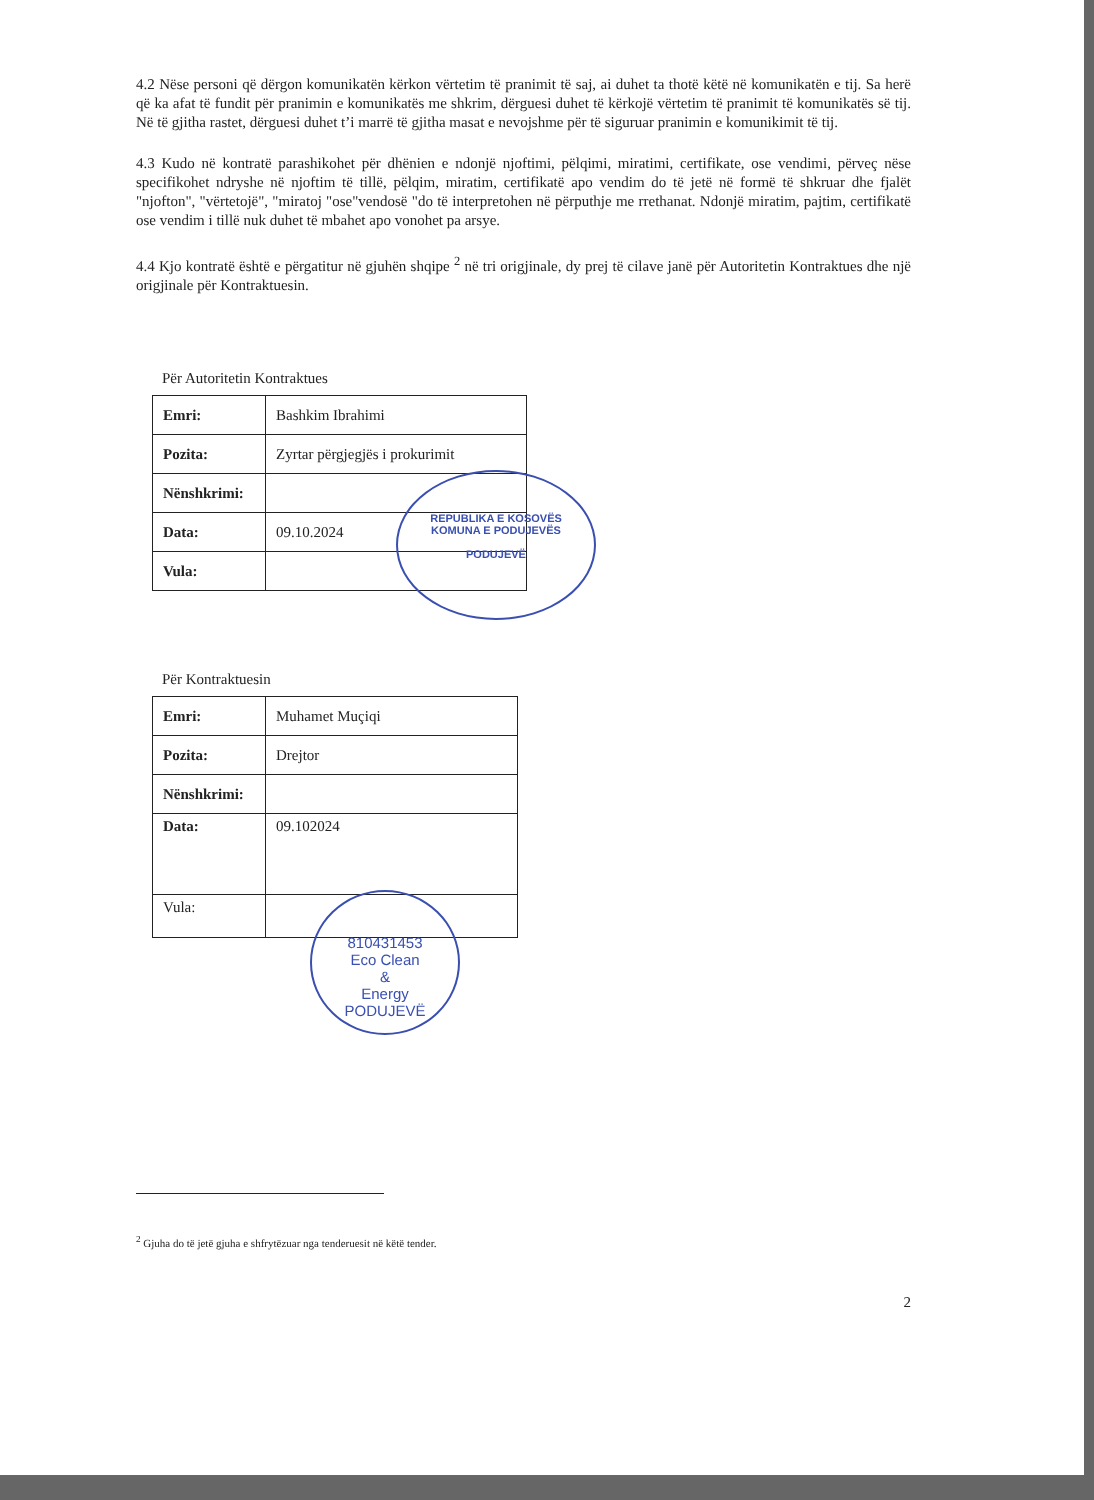4.2 Nëse personi që dërgon komunikatën kërkon vërtetim të pranimit të saj, ai duhet ta thotë këtë në komunikatën e tij. Sa herë që ka afat të fundit për pranimin e komunikatës me shkrim, dërguesi duhet të kërkojë vërtetim të pranimit të komunikatës së tij. Në të gjitha rastet, dërguesi duhet t’i marrë të gjitha masat e nevojshme për të siguruar pranimin e komunikimit të tij.
4.3 Kudo në kontratë parashikohet për dhënien e ndonjë njoftimi, pëlqimi, miratimi, certifikate, ose vendimi, përveç nëse specifikohet ndryshe në njoftim të tillë, pëlqim, miratim, certifikatë apo vendim do të jetë në formë të shkruar dhe fjalët "njofton", "vërtetojë", "miratoj "ose"vendosë "do të interpretohen në përputhje me rrethanat. Ndonjë miratim, pajtim, certifikatë ose vendim i tillë nuk duhet të mbahet apo vonohet pa arsye.
4.4 Kjo kontratë është e përgatitur në gjuhën shqipe <sup>2</sup> në tri origjinale, dy prej të cilave janë për Autoritetin Kontraktues dhe një origjinale për Kontraktuesin.
Për Autoritetin Kontraktues
| Emri: | Bashkim Ibrahimi |
| Pozita: | Zyrtar përgjegjës i prokurimit |
| Nënshkrimi: | |
| Data: | 09.10.2024 |
| Vula: | |
Për Kontraktuesin
| Emri: | Muhamet Muçiqi |
| Pozita: | Drejtor |
| Nënshkrimi: | |
| Data: | 09.102024 |
| Vula: | |
<sup>2</sup> Gjuha do të jetë gjuha e shfrytëzuar nga tenderuesit në këtë tender.
2
REPUBLIKA E KOSOVËS
KOMUNA E PODUJEVËS
PODUJEVË
810431453
Eco Clean
&
Energy
PODUJEVË